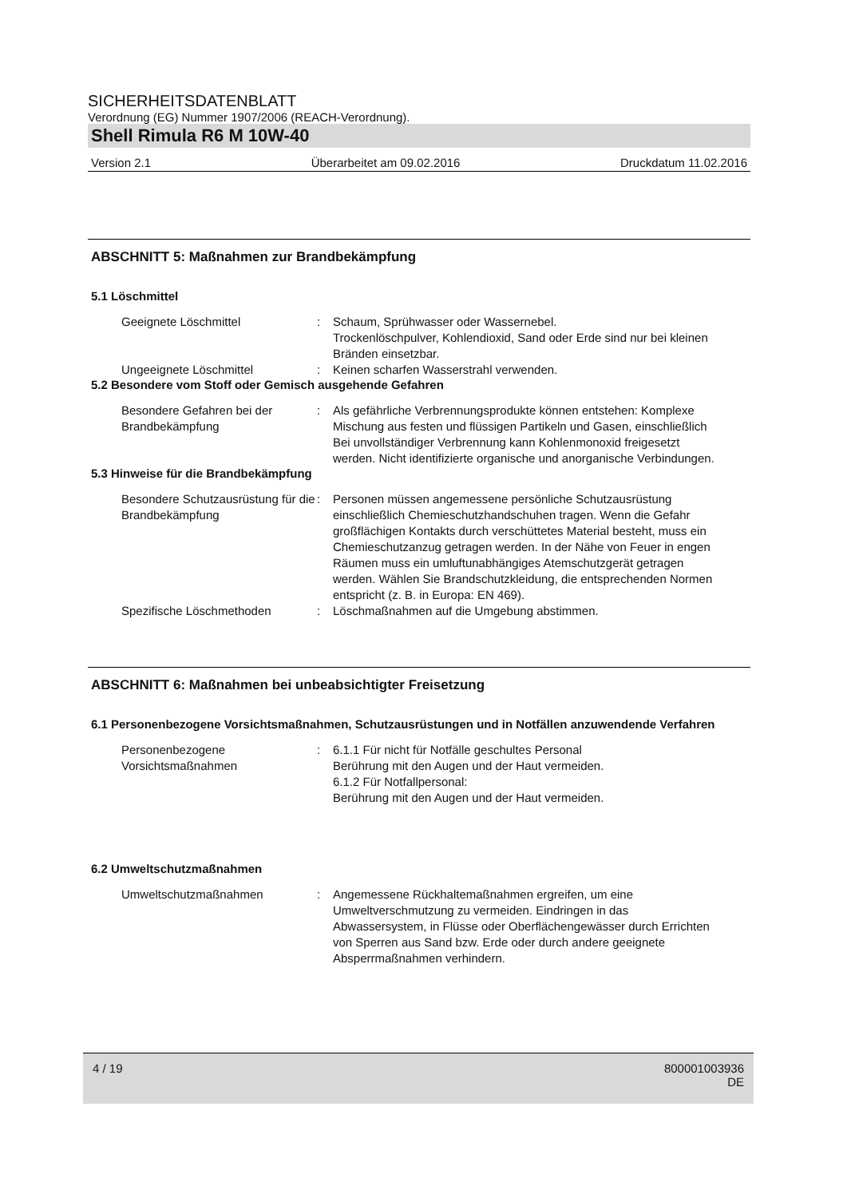SICHERHEITSDATENBLATT
Verordnung (EG) Nummer 1907/2006 (REACH-Verordnung).
Shell Rimula R6 M 10W-40
Version 2.1 Überarbeitet am 09.02.2016 Druckdatum 11.02.2016
ABSCHNITT 5: Maßnahmen zur Brandbekämpfung
5.1 Löschmittel
Geeignete Löschmittel : Schaum, Sprühwasser oder Wassernebel.
Trockenlöschpulver, Kohlendioxid, Sand oder Erde sind nur bei kleinen Bränden einsetzbar.
Ungeeignete Löschmittel : Keinen scharfen Wasserstrahl verwenden.
5.2 Besondere vom Stoff oder Gemisch ausgehende Gefahren
Besondere Gefahren bei der Brandbekämpfung
: Als gefährliche Verbrennungsprodukte können entstehen: Komplexe Mischung aus festen und flüssigen Partikeln und Gasen, einschließlich Bei unvollständiger Verbrennung kann Kohlenmonoxid freigesetzt werden. Nicht identifizierte organische und anorganische Verbindungen.
5.3 Hinweise für die Brandbekämpfung
Besondere Schutzausrüstung für die Brandbekämpfung
: Personen müssen angemessene persönliche Schutzausrüstung einschließlich Chemieschutzhandschuhen tragen. Wenn die Gefahr großflächigen Kontakts durch verschüttetes Material besteht, muss ein Chemieschutzanzug getragen werden. In der Nähe von Feuer in engen Räumen muss ein umluftunabhängiges Atemschutzgerät getragen werden. Wählen Sie Brandschutzkleidung, die entsprechenden Normen entspricht (z. B. in Europa: EN 469).
Spezifische Löschmethoden : Löschmaßnahmen auf die Umgebung abstimmen.
ABSCHNITT 6: Maßnahmen bei unbeabsichtigter Freisetzung
6.1 Personenbezogene Vorsichtsmaßnahmen, Schutzausrüstungen und in Notfällen anzuwendende Verfahren
Personenbezogene Vorsichtsmaßnahmen
: 6.1.1 Für nicht für Notfälle geschultes Personal
Berührung mit den Augen und der Haut vermeiden.
6.1.2 Für Notfallpersonal:
Berührung mit den Augen und der Haut vermeiden.
6.2 Umweltschutzmaßnahmen
Umweltschutzmaßnahmen : Angemessene Rückhaltemaßnahmen ergreifen, um eine Umweltverschmutzung zu vermeiden. Eindringen in das Abwassersystem, in Flüsse oder Oberflächengewässer durch Errichten von Sperren aus Sand bzw. Erde oder durch andere geeignete Absperrmaßnahmen verhindern.
4 / 19 800001003936
DE